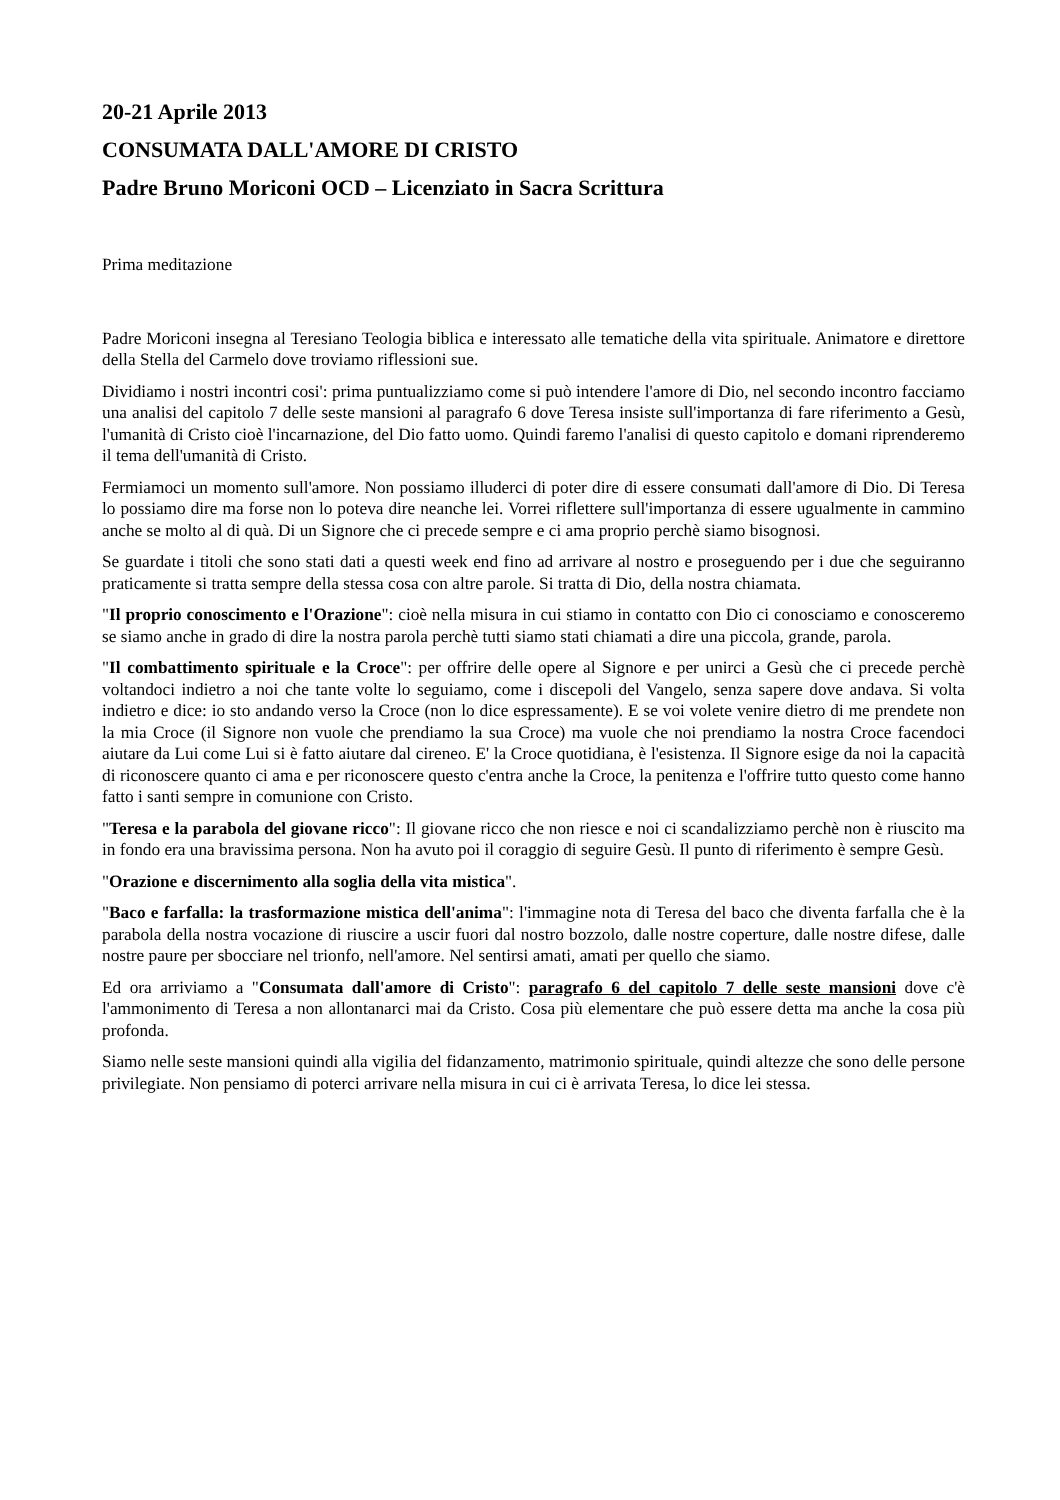20-21 Aprile 2013
CONSUMATA DALL'AMORE DI CRISTO
Padre Bruno Moriconi OCD – Licenziato in Sacra Scrittura
Prima meditazione
Padre Moriconi insegna al Teresiano Teologia biblica e interessato alle tematiche della vita spirituale. Animatore e direttore della Stella del Carmelo dove troviamo riflessioni sue.
Dividiamo i nostri incontri cosi': prima puntualizziamo come si può intendere l'amore di Dio, nel secondo incontro facciamo una analisi del capitolo 7 delle seste mansioni al paragrafo 6 dove Teresa insiste sull'importanza di fare riferimento a Gesù, l'umanità di Cristo cioè l'incarnazione, del Dio fatto uomo. Quindi faremo l'analisi di questo capitolo e domani riprenderemo il tema dell'umanità di Cristo.
Fermiamoci un momento sull'amore. Non possiamo illuderci di poter dire di essere consumati dall'amore di Dio. Di Teresa lo possiamo dire ma forse non lo poteva dire neanche lei. Vorrei riflettere sull'importanza di essere ugualmente in cammino anche se molto al di quà. Di un Signore che ci precede sempre e ci ama proprio perchè siamo bisognosi.
Se guardate i titoli che sono stati dati a questi week end fino ad arrivare al nostro e proseguendo per i due che seguiranno praticamente si tratta sempre della stessa cosa con altre parole. Si tratta di Dio, della nostra chiamata.
"Il proprio conoscimento e l'Orazione": cioè nella misura in cui stiamo in contatto con Dio ci conosciamo e conosceremo se siamo anche in grado di dire la nostra parola perchè tutti siamo stati chiamati a dire una piccola, grande, parola.
"Il combattimento spirituale e la Croce": per offrire delle opere al Signore e per unirci a Gesù che ci precede perchè voltandoci indietro a noi che tante volte lo seguiamo, come i discepoli del Vangelo, senza sapere dove andava. Si volta indietro e dice: io sto andando verso la Croce (non lo dice espressamente). E se voi volete venire dietro di me prendete non la mia Croce (il Signore non vuole che prendiamo la sua Croce) ma vuole che noi prendiamo la nostra Croce facendoci aiutare da Lui come Lui si è fatto aiutare dal cireneo. E' la Croce quotidiana, è l'esistenza. Il Signore esige da noi la capacità di riconoscere quanto ci ama e per riconoscere questo c'entra anche la Croce, la penitenza e l'offrire tutto questo come hanno fatto i santi sempre in comunione con Cristo.
"Teresa e la parabola del giovane ricco": Il giovane ricco che non riesce e noi ci scandalizziamo perchè non è riuscito ma in fondo era una bravissima persona. Non ha avuto poi il coraggio di seguire Gesù. Il punto di riferimento è sempre Gesù.
"Orazione e discernimento alla soglia della vita mistica".
"Baco e farfalla: la trasformazione mistica dell'anima": l'immagine nota di Teresa del baco che diventa farfalla che è la parabola della nostra vocazione di riuscire a uscir fuori dal nostro bozzolo, dalle nostre coperture, dalle nostre difese, dalle nostre paure per sbocciare nel trionfo, nell'amore. Nel sentirsi amati, amati per quello che siamo.
Ed ora arriviamo a "Consumata dall'amore di Cristo": paragrafo 6 del capitolo 7 delle seste mansioni dove c'è l'ammonimento di Teresa a non allontanarci mai da Cristo. Cosa più elementare che può essere detta ma anche la cosa più profonda.
Siamo nelle seste mansioni quindi alla vigilia del fidanzamento, matrimonio spirituale, quindi altezze che sono delle persone privilegiate. Non pensiamo di poterci arrivare nella misura in cui ci è arrivata Teresa, lo dice lei stessa.